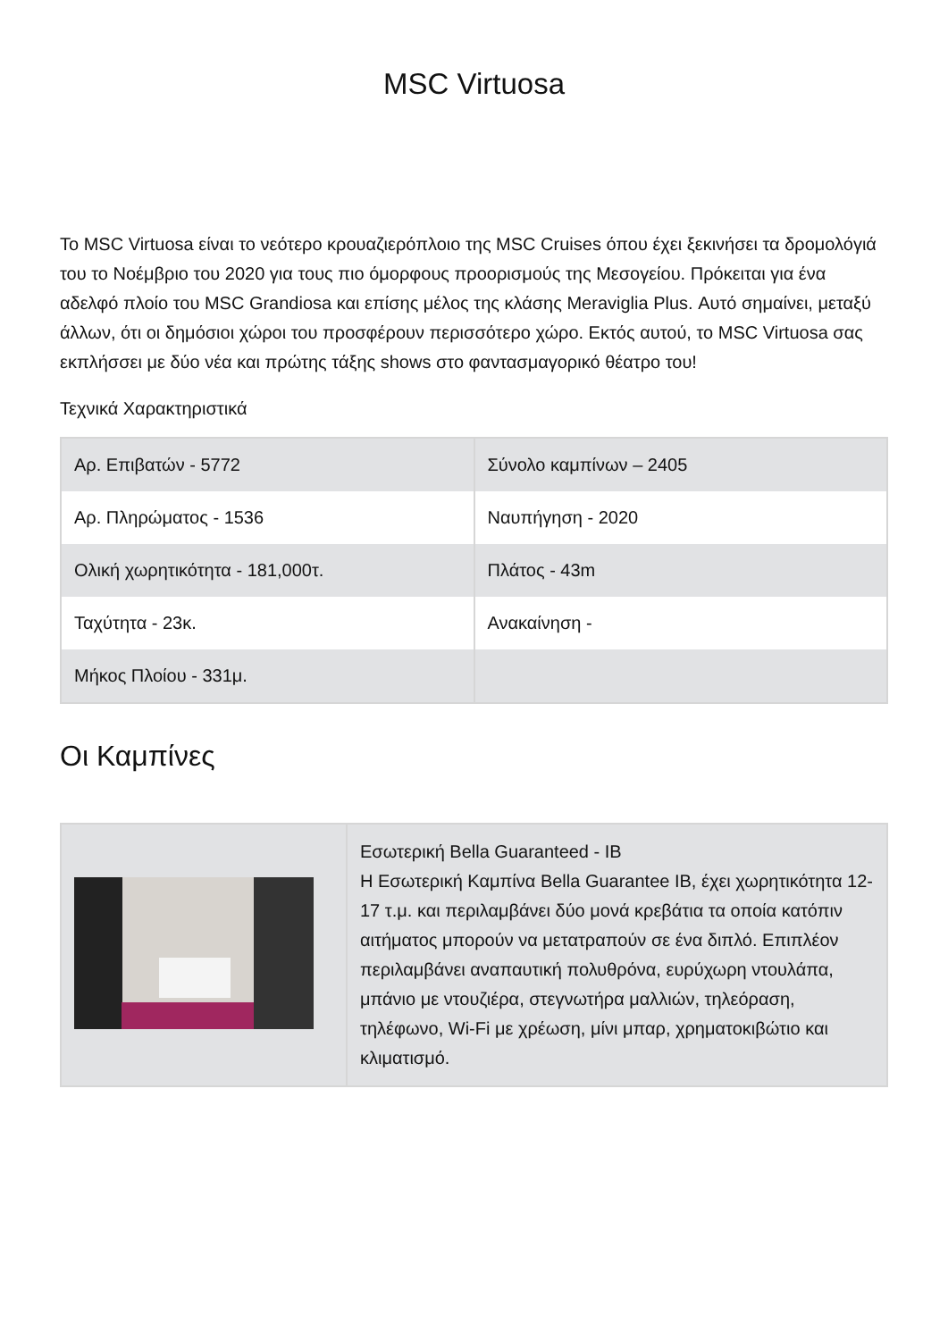MSC Virtuosa
Το MSC Virtuosa είναι το νεότερο κρουαζιερόπλοιο της MSC Cruises όπου έχει ξεκινήσει τα δρομολόγιά του το Νοέμβριο του 2020 για τους πιο όμορφους προορισμούς της Μεσογείου. Πρόκειται για ένα αδελφό πλοίο του MSC Grandiosa και επίσης μέλος της κλάσης Meraviglia Plus. Αυτό σημαίνει, μεταξύ άλλων, ότι οι δημόσιοι χώροι του προσφέρουν περισσότερο χώρο. Εκτός αυτού, το MSC Virtuosa σας εκπλήσσει με δύο νέα και πρώτης τάξης shows στο φαντασμαγορικό θέατρο του!
Τεχνικά Χαρακτηριστικά
| Αρ. Επιβατών - 5772 | Σύνολο καμπίνων – 2405 |
| Αρ. Πληρώματος - 1536 | Ναυπήγηση - 2020 |
| Ολική χωρητικότητα - 181,000τ. | Πλάτος - 43m |
| Ταχύτητα - 23κ. | Ανακαίνηση - |
| Μήκος Πλοίου - 331μ. | |
Οι Καμπίνες
| | Εσωτερική Bella Guaranteed - IB Η Εσωτερική Καμπίνα Bella Guarantee IB, έχει χωρητικότητα 12-17 τ.μ. και περιλαμβάνει δύο μονά κρεβάτια τα οποία κατόπιν αιτήματος μπορούν να μετατραπούν σε ένα διπλό. Επιπλέον περιλαμβάνει αναπαυτική πολυθρόνα, ευρύχωρη ντουλάπα, μπάνιο με ντουζιέρα, στεγνωτήρα μαλλιών, τηλεόραση, τηλέφωνο, Wi-Fi με χρέωση, μίνι μπαρ, χρηματοκιβώτιο και κλιματισμό. |